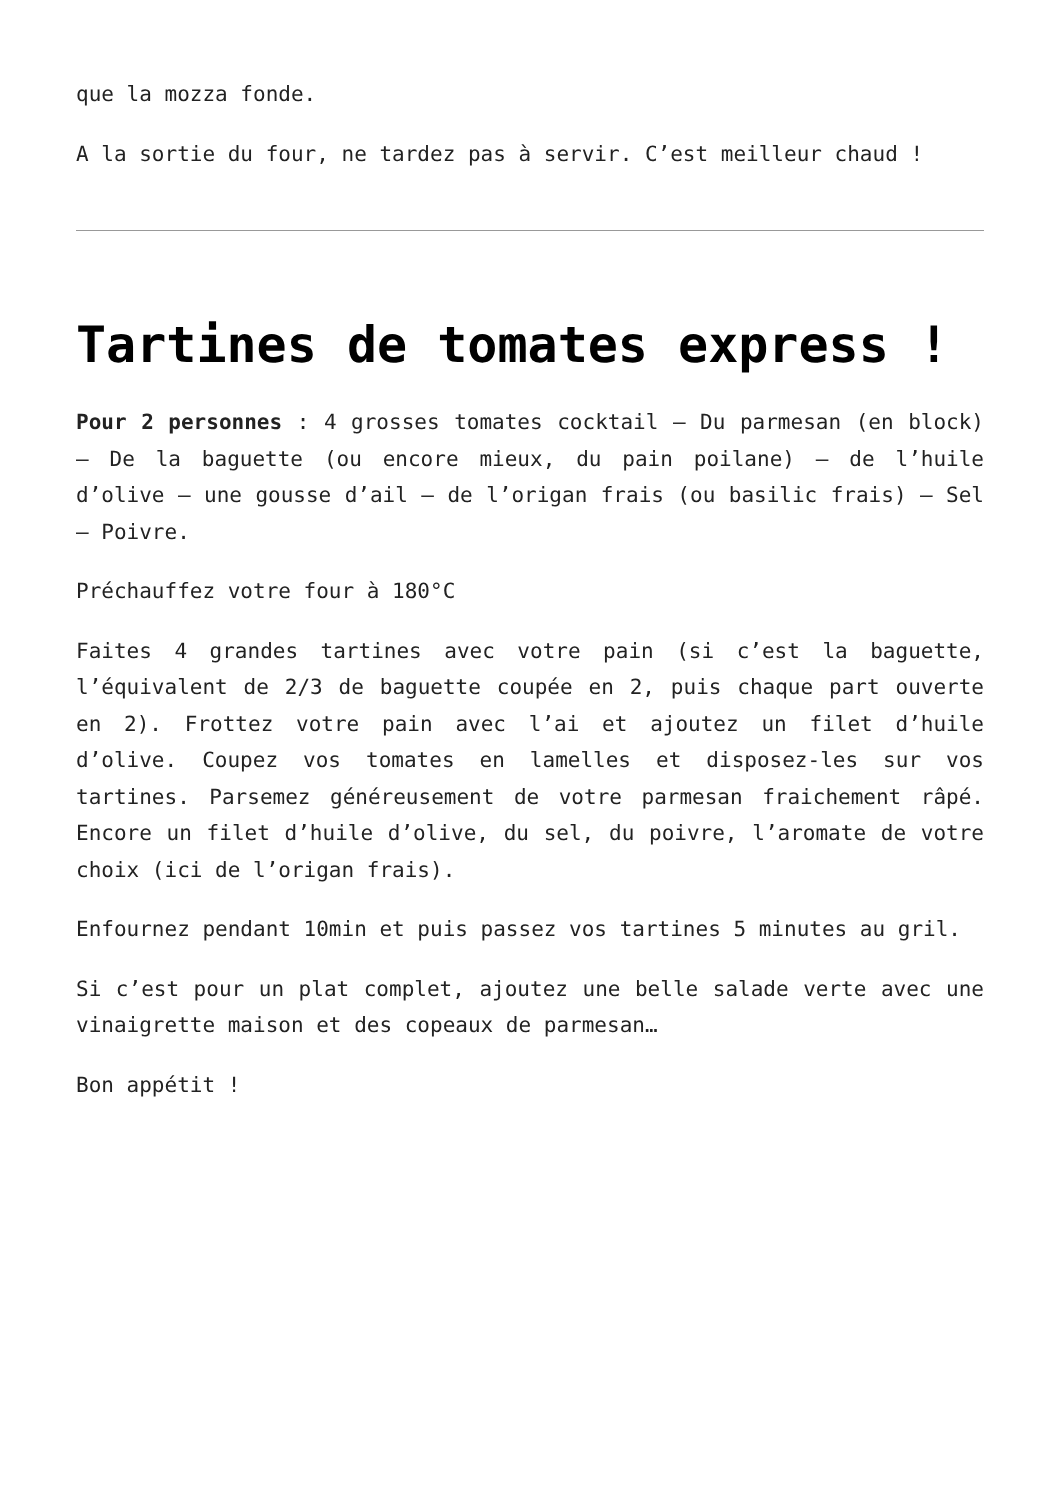que la mozza fonde.
A la sortie du four, ne tardez pas à servir. C’est meilleur chaud !
Tartines de tomates express !
Pour 2 personnes : 4 grosses tomates cocktail – Du parmesan (en block) – De la baguette (ou encore mieux, du pain poilane) – de l’huile d’olive – une gousse d’ail – de l’origan frais (ou basilic frais) – Sel – Poivre.
Préchauffez votre four à 180°C
Faites 4 grandes tartines avec votre pain (si c’est la baguette, l’équivalent de 2/3 de baguette coupée en 2, puis chaque part ouverte en 2). Frottez votre pain avec l’ai et ajoutez un filet d’huile d’olive. Coupez vos tomates en lamelles et disposez-les sur vos tartines. Parsemez généreusement de votre parmesan fraichement râpé. Encore un filet d’huile d’olive, du sel, du poivre, l’aromate de votre choix (ici de l’origan frais).
Enfournez pendant 10min et puis passez vos tartines 5 minutes au gril.
Si c’est pour un plat complet, ajoutez une belle salade verte avec une vinaigrette maison et des copeaux de parmesan…
Bon appétit !